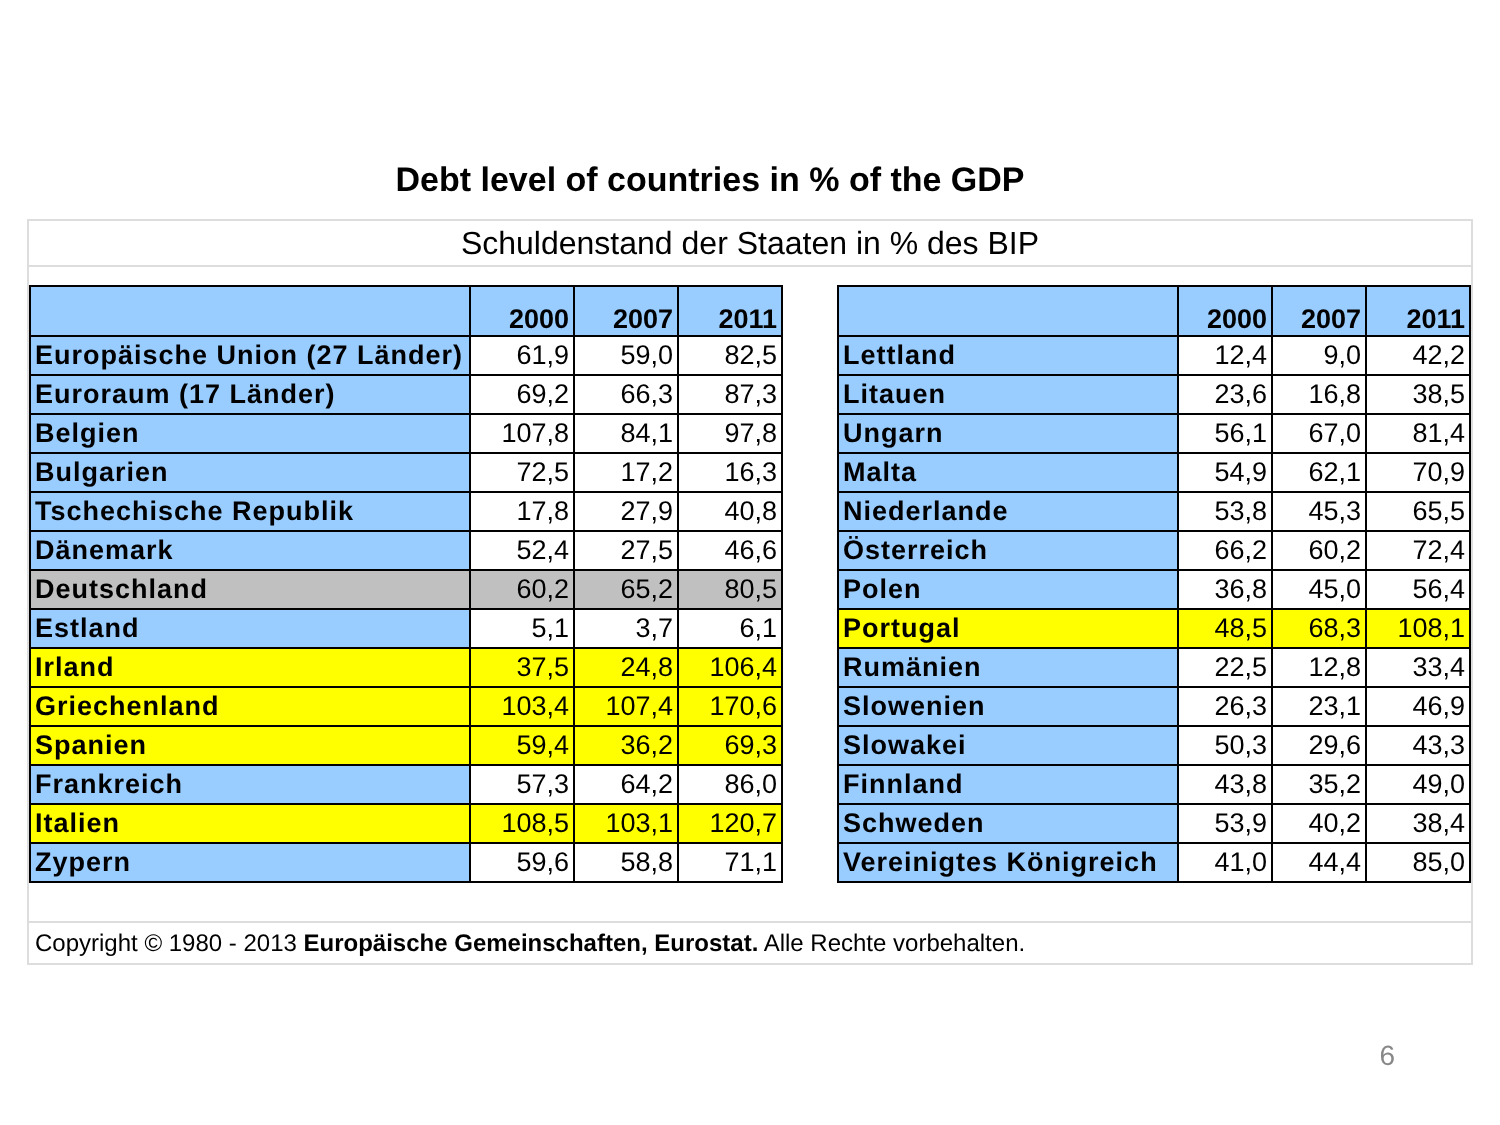Debt level of countries in % of the GDP
Schuldenstand der Staaten in % des BIP
| | 2000 | 2007 | 2011 | | | 2000 | 2007 | 2011 |
| Europäische Union (27 Länder) | 61,9 | 59,0 | 82,5 | | Lettland | 12,4 | 9,0 | 42,2 |
| Euroraum (17 Länder) | 69,2 | 66,3 | 87,3 | | Litauen | 23,6 | 16,8 | 38,5 |
| Belgien | 107,8 | 84,1 | 97,8 | | Ungarn | 56,1 | 67,0 | 81,4 |
| Bulgarien | 72,5 | 17,2 | 16,3 | | Malta | 54,9 | 62,1 | 70,9 |
| Tschechische Republik | 17,8 | 27,9 | 40,8 | | Niederlande | 53,8 | 45,3 | 65,5 |
| Dänemark | 52,4 | 27,5 | 46,6 | | Österreich | 66,2 | 60,2 | 72,4 |
| Deutschland | 60,2 | 65,2 | 80,5 | | Polen | 36,8 | 45,0 | 56,4 |
| Estland | 5,1 | 3,7 | 6,1 | | Portugal | 48,5 | 68,3 | 108,1 |
| Irland | 37,5 | 24,8 | 106,4 | | Rumänien | 22,5 | 12,8 | 33,4 |
| Griechenland | 103,4 | 107,4 | 170,6 | | Slowenien | 26,3 | 23,1 | 46,9 |
| Spanien | 59,4 | 36,2 | 69,3 | | Slowakei | 50,3 | 29,6 | 43,3 |
| Frankreich | 57,3 | 64,2 | 86,0 | | Finnland | 43,8 | 35,2 | 49,0 |
| Italien | 108,5 | 103,1 | 120,7 | | Schweden | 53,9 | 40,2 | 38,4 |
| Zypern | 59,6 | 58,8 | 71,1 | | Vereinigtes Königreich | 41,0 | 44,4 | 85,0 |
Copyright © 1980 - 2013 Europäische Gemeinschaften, Eurostat. Alle Rechte vorbehalten.
6